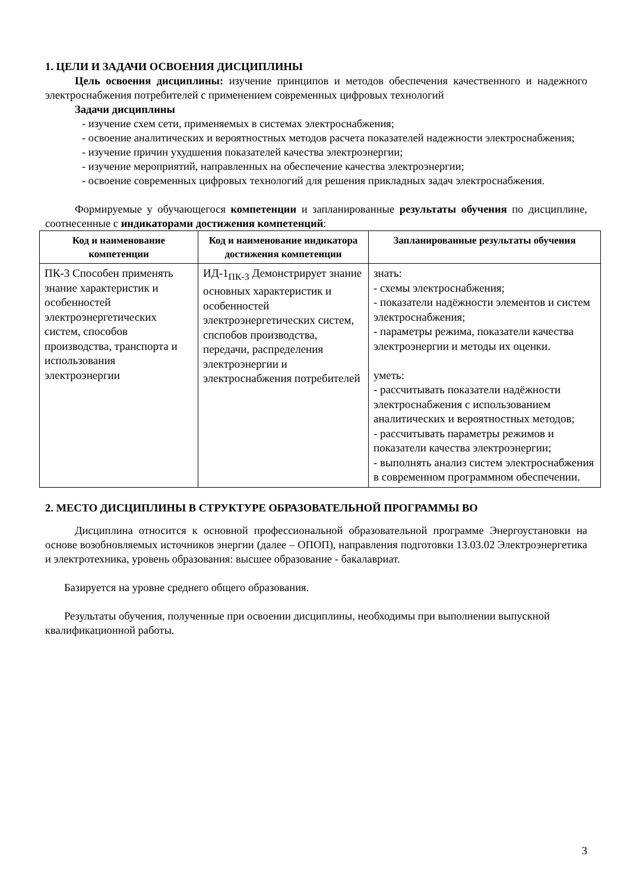1. ЦЕЛИ И ЗАДАЧИ ОСВОЕНИЯ ДИСЦИПЛИНЫ
Цель освоения дисциплины: изучение принципов и методов обеспечения качественного и надежного электроснабжения потребителей с применением современных цифровых технологий
Задачи дисциплины
- изучение схем сети, применяемых в системах электроснабжения;
- освоение аналитических и вероятностных методов расчета показателей надежности электроснабжения;
- изучение причин ухудшения показателей качества электроэнергии;
- изучение мероприятий, направленных на обеспечение качества электроэнергии;
- освоение современных цифровых технологий для решения прикладных задач электроснабжения.
Формируемые у обучающегося компетенции и запланированные результаты обучения по дисциплине, соотнесенные с индикаторами достижения компетенций:
| Код и наименование компетенции | Код и наименование индикатора достижения компетенции | Запланированные результаты обучения |
| --- | --- | --- |
| ПК-3 Способен применять знание характеристик и особенностей электроэнергетических систем, способов производства, транспорта и использования электроэнергии | ИД-1<sub>ПК-3</sub> Демонстрирует знание основных характеристик и особенностей электроэнергетических систем, спспобов производства, передачи, распределения электроэнергии и электроснабжения потребителей | знать: - схемы электроснабжения; - показатели надёжности элементов и систем электроснабжения; - параметры режима, показатели качества электроэнергии и методы их оценки. уметь: - рассчитывать показатели надёжности электроснабжения с использованием аналитических и вероятностных методов; - рассчитывать параметры режимов и показатели качества электроэнергии; - выполнять анализ систем электроснабжения в современном программном обеспечении. |
2. МЕСТО ДИСЦИПЛИНЫ В СТРУКТУРЕ ОБРАЗОВАТЕЛЬНОЙ ПРОГРАММЫ ВО
Дисциплина относится к основной профессиональной образовательной программе Энергоустановки на основе возобновляемых источников энергии (далее – ОПОП), направления подготовки 13.03.02 Электроэнергетика и электротехника, уровень образования: высшее образование - бакалавриат.
Базируется на уровне среднего общего образования.
Результаты обучения, полученные при освоении дисциплины, необходимы при выполнении выпускной квалификационной работы.
3